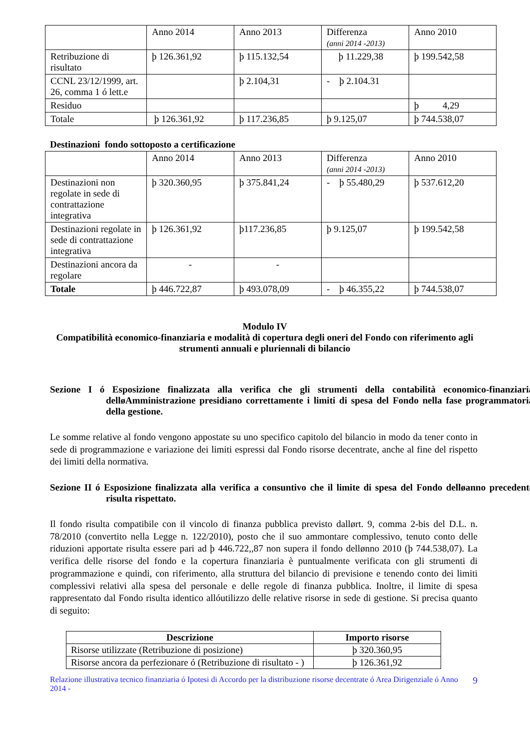| | Anno 2014 | Anno 2013 | Differenza (anni 2014 -2013) | Anno 2010 |
| Retribuzione di risultato | þ 126.361,92 | þ 115.132,54 | þ 11.229,38 | þ 199.542,58 |
| CCNL 23/12/1999, art. 26, comma 1 ó lett.e | | þ 2.104,31 | - þ 2.104.31 | |
| Residuo | | | | þ 4,29 |
| Totale | þ 126.361,92 | þ 117.236,85 | þ 9.125,07 | þ 744.538,07 |
Destinazioni fondo sottoposto a certificazione
| | Anno 2014 | Anno 2013 | Differenza (anni 2014 -2013) | Anno 2010 |
| Destinazioni non regolate in sede di contrattazione integrativa | þ 320.360,95 | þ 375.841,24 | - þ 55.480,29 | þ 537.612,20 |
| Destinazioni regolate in sede di contrattazione integrativa | þ 126.361,92 | þ117.236,85 | þ 9.125,07 | þ 199.542,58 |
| Destinazioni ancora da regolare | - | - | | |
| Totale | þ 446.722,87 | þ 493.078,09 | - þ 46.355,22 | þ 744.538,07 |
Modulo IV
Compatibilità economico-finanziaria e modalità di copertura degli oneri del Fondo con riferimento agli strumenti annuali e pluriennali di bilancio
Sezione I ó Esposizione finalizzata alla verifica che gli strumenti della contabilità economico-finanziaria delløAmministrazione presidiano correttamente i limiti di spesa del Fondo nella fase programmatoria della gestione.
Le somme relative al fondo vengono appostate su uno specifico capitolo del bilancio in modo da tener conto in sede di programmazione e variazione dei limiti espressi dal Fondo risorse decentrate, anche al fine del rispetto dei limiti della normativa.
Sezione II ó Esposizione finalizzata alla verifica a consuntivo che il limite di spesa del Fondo delløanno precedente risulta rispettato.
Il fondo risulta compatibile con il vincolo di finanza pubblica previsto dallørt. 9, comma 2-bis del D.L. n. 78/2010 (convertito nella Legge n. 122/2010), posto che il suo ammontare complessivo, tenuto conto delle riduzioni apportate risulta essere pari ad þ 446.722,,87 non supera il fondo dellønno 2010 (þ 744.538,07). La verifica delle risorse del fondo e la copertura finanziaria è puntualmente verificata con gli strumenti di programmazione e quindi, con riferimento, alla struttura del bilancio di previsione e tenendo conto dei limiti complessivi relativi alla spesa del personale e delle regole di finanza pubblica. Inoltre, il limite di spesa rappresentato dal Fondo risulta identico allóutilizzo delle relative risorse in sede di gestione. Si precisa quanto di seguito:
| Descrizione | Importo risorse |
| --- | --- |
| Risorse utilizzate (Retribuzione di posizione) | þ 320.360,95 |
| Risorse ancora da perfezionare ó (Retribuzione di risultato - ) | þ 126.361,92 |
Relazione illustrativa tecnico finanziaria ó Ipotesi di Accordo per la distribuzione risorse decentrate ó Area Dirigenziale ó Anno 2014 - 9